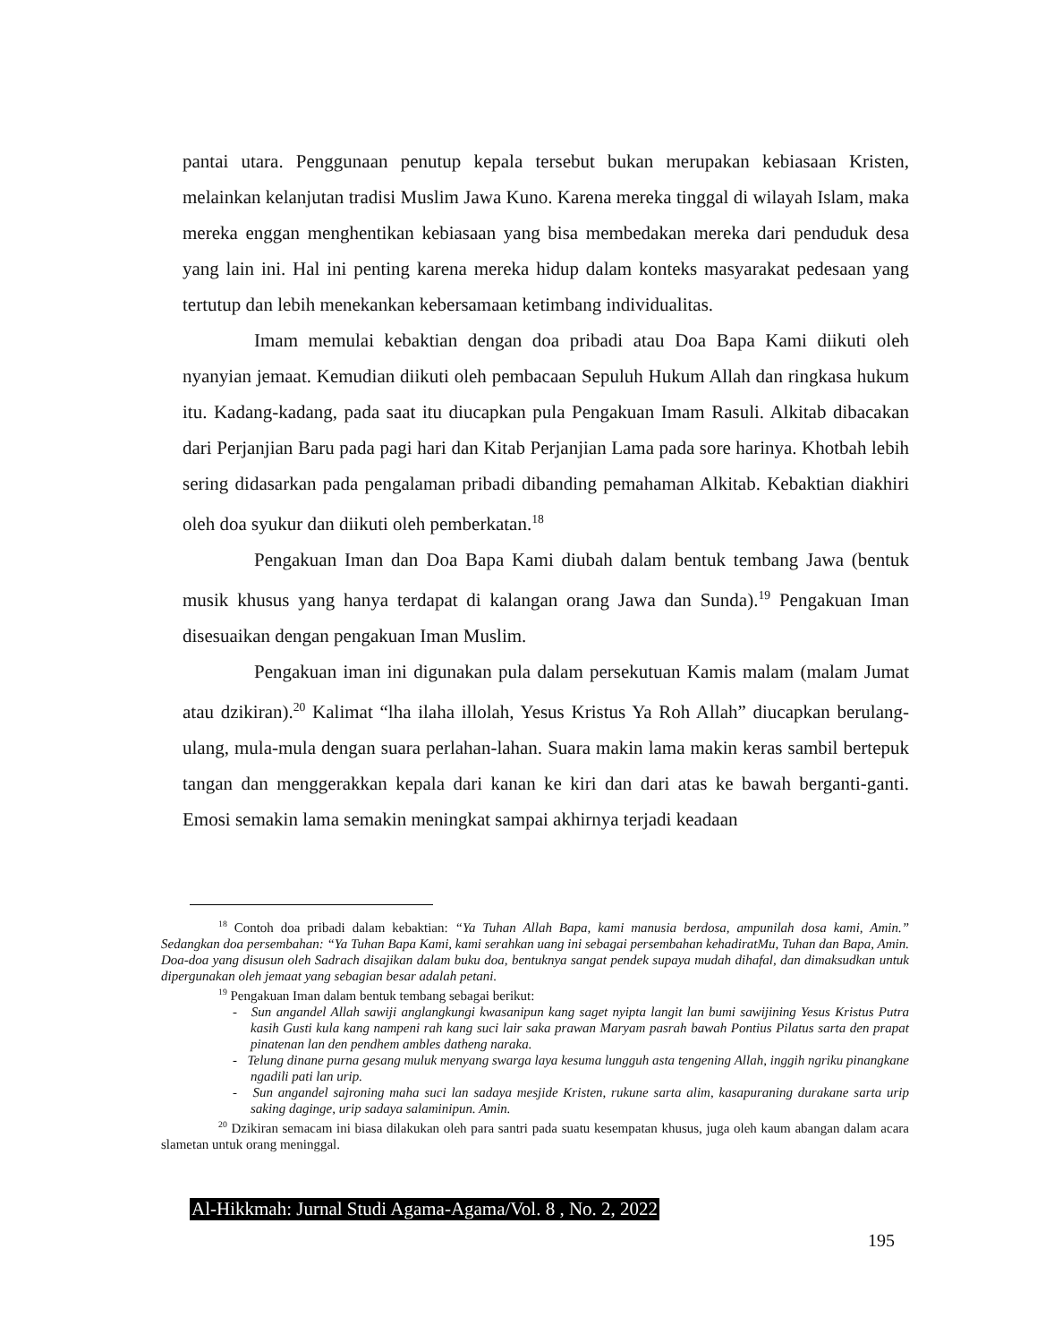pantai utara. Penggunaan penutup kepala tersebut bukan merupakan kebiasaan Kristen, melainkan kelanjutan tradisi Muslim Jawa Kuno. Karena mereka tinggal di wilayah Islam, maka mereka enggan menghentikan kebiasaan yang bisa membedakan mereka dari penduduk desa yang lain ini. Hal ini penting karena mereka hidup dalam konteks masyarakat pedesaan yang tertutup dan lebih menekankan kebersamaan ketimbang individualitas.
Imam memulai kebaktian dengan doa pribadi atau Doa Bapa Kami diikuti oleh nyanyian jemaat. Kemudian diikuti oleh pembacaan Sepuluh Hukum Allah dan ringkasa hukum itu. Kadang-kadang, pada saat itu diucapkan pula Pengakuan Imam Rasuli. Alkitab dibacakan dari Perjanjian Baru pada pagi hari dan Kitab Perjanjian Lama pada sore harinya. Khotbah lebih sering didasarkan pada pengalaman pribadi dibanding pemahaman Alkitab. Kebaktian diakhiri oleh doa syukur dan diikuti oleh pemberkatan.<sup>18</sup>
Pengakuan Iman dan Doa Bapa Kami diubah dalam bentuk tembang Jawa (bentuk musik khusus yang hanya terdapat di kalangan orang Jawa dan Sunda).<sup>19</sup> Pengakuan Iman disesuaikan dengan pengakuan Iman Muslim.
Pengakuan iman ini digunakan pula dalam persekutuan Kamis malam (malam Jumat atau dzikiran).<sup>20</sup> Kalimat “lha ilaha illolah, Yesus Kristus Ya Roh Allah” diucapkan berulang-ulang, mula-mula dengan suara perlahan-lahan. Suara makin lama makin keras sambil bertepuk tangan dan menggerakkan kepala dari kanan ke kiri dan dari atas ke bawah berganti-ganti. Emosi semakin lama semakin meningkat sampai akhirnya terjadi keadaan
<sup>18</sup> Contoh doa pribadi dalam kebaktian: “Ya Tuhan Allah Bapa, kami manusia berdosa, ampunilah dosa kami, Amin.” Sedangkan doa persembahan: “Ya Tuhan Bapa Kami, kami serahkan uang ini sebagai persembahan kehadiratMu, Tuhan dan Bapa, Amin. Doa-doa yang disusun oleh Sadrach disajikan dalam buku doa, bentuknya sangat pendek supaya mudah dihafal, dan dimaksudkan untuk dipergunakan oleh jemaat yang sebagian besar adalah petani.
<sup>19</sup> Pengakuan Iman dalam bentuk tembang sebagai berikut:
- Sun angandel Allah sawiji anglangkungi kwasanipun kang saget nyipta langit lan bumi sawijining Yesus Kristus Putra kasih Gusti kula kang nampeni rah kang suci lair saka prawan Maryam pasrah bawah Pontius Pilatus sarta den prapat pinatenan lan den pendhem ambles datheng naraka.
- Telung dinane purna gesang muluk menyang swarga laya kesuma lungguh asta tengening Allah, inggih ngriku pinangkane ngadili pati lan urip.
- Sun angandel sajroning maha suci lan sadaya mesjide Kristen, rukune sarta alim, kasapuraning durakane sarta urip saking daginge, urip sadaya salaminipun. Amin.
<sup>20</sup> Dzikiran semacam ini biasa dilakukan oleh para santri pada suatu kesempatan khusus, juga oleh kaum abangan dalam acara slametan untuk orang meninggal.
Al-Hikkmah: Jurnal Studi Agama-Agama/Vol. 8 , No. 2, 2022
195